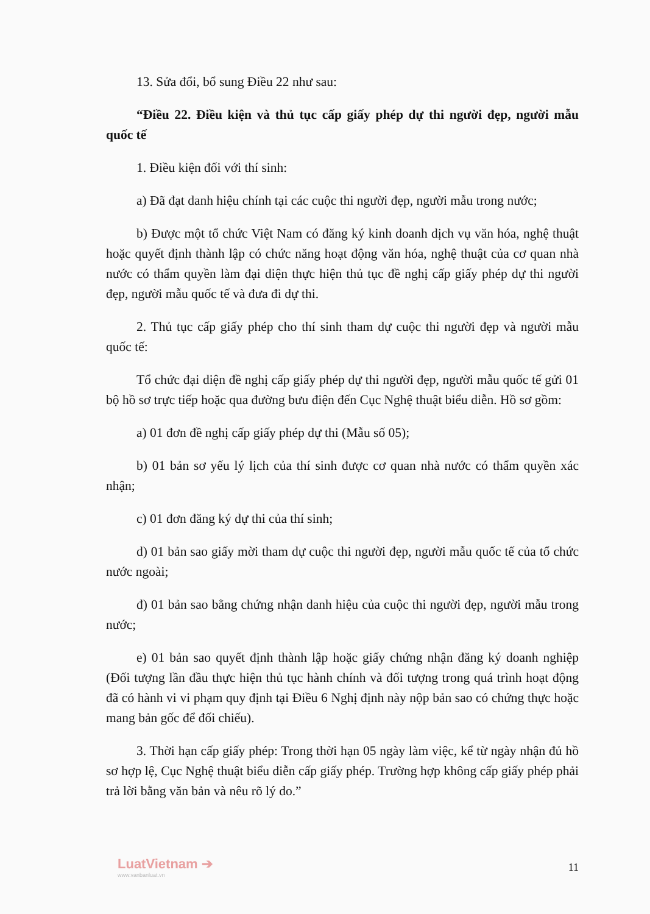13. Sửa đổi, bổ sung Điều 22 như sau:
“Điều 22. Điều kiện và thủ tục cấp giấy phép dự thi người đẹp, người mẫu quốc tế
1. Điều kiện đối với thí sinh:
a) Đã đạt danh hiệu chính tại các cuộc thi người đẹp, người mẫu trong nước;
b) Được một tổ chức Việt Nam có đăng ký kinh doanh dịch vụ văn hóa, nghệ thuật hoặc quyết định thành lập có chức năng hoạt động văn hóa, nghệ thuật của cơ quan nhà nước có thẩm quyền làm đại diện thực hiện thủ tục đề nghị cấp giấy phép dự thi người đẹp, người mẫu quốc tế và đưa đi dự thi.
2. Thủ tục cấp giấy phép cho thí sinh tham dự cuộc thi người đẹp và người mẫu quốc tế:
Tổ chức đại diện đề nghị cấp giấy phép dự thi người đẹp, người mẫu quốc tế gửi 01 bộ hồ sơ trực tiếp hoặc qua đường bưu điện đến Cục Nghệ thuật biểu diễn. Hồ sơ gồm:
a) 01 đơn đề nghị cấp giấy phép dự thi (Mẫu số 05);
b) 01 bản sơ yếu lý lịch của thí sinh được cơ quan nhà nước có thẩm quyền xác nhận;
c) 01 đơn đăng ký dự thi của thí sinh;
d) 01 bản sao giấy mời tham dự cuộc thi người đẹp, người mẫu quốc tế của tổ chức nước ngoài;
đ) 01 bản sao bằng chứng nhận danh hiệu của cuộc thi người đẹp, người mẫu trong nước;
e) 01 bản sao quyết định thành lập hoặc giấy chứng nhận đăng ký doanh nghiệp (Đối tượng lần đầu thực hiện thủ tục hành chính và đối tượng trong quá trình hoạt động đã có hành vi vi phạm quy định tại Điều 6 Nghị định này nộp bản sao có chứng thực hoặc mang bản gốc để đối chiếu).
3. Thời hạn cấp giấy phép: Trong thời hạn 05 ngày làm việc, kể từ ngày nhận đủ hồ sơ hợp lệ, Cục Nghệ thuật biểu diễn cấp giấy phép. Trường hợp không cấp giấy phép phải trả lời bằng văn bản và nêu rõ lý do.”
LuatVietnam ➔
www.vanbanluat.vn
11